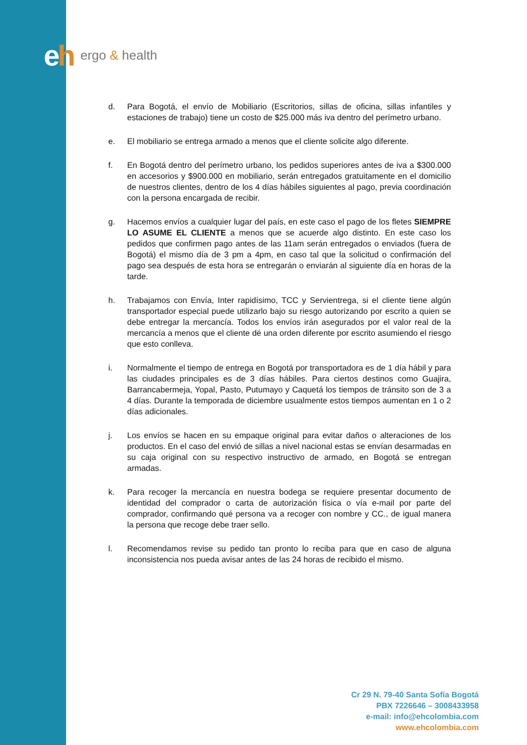eh
ergo & health
d. Para Bogotá, el envío de Mobiliario (Escritorios, sillas de oficina, sillas infantiles y estaciones de trabajo) tiene un costo de $25.000 más iva dentro del perímetro urbano.
e. El mobiliario se entrega armado a menos que el cliente solicite algo diferente.
f. En Bogotá dentro del perímetro urbano, los pedidos superiores antes de iva a $300.000 en accesorios y $900.000 en mobiliario, serán entregados gratuitamente en el domicilio de nuestros clientes, dentro de los 4 días hábiles siguientes al pago, previa coordinación con la persona encargada de recibir.
g. Hacemos envíos a cualquier lugar del país, en este caso el pago de los fletes SIEMPRE LO ASUME EL CLIENTE a menos que se acuerde algo distinto. En este caso los pedidos que confirmen pago antes de las 11am serán entregados o enviados (fuera de Bogotá) el mismo día de 3 pm a 4pm, en caso tal que la solicitud o confirmación del pago sea después de esta hora se entregarán o enviarán al siguiente día en horas de la tarde.
h. Trabajamos con Envía, Inter rapidísimo, TCC y Servientrega, si el cliente tiene algún transportador especial puede utilizarlo bajo su riesgo autorizando por escrito a quien se debe entregar la mercancía. Todos los envíos irán asegurados por el valor real de la mercancía a menos que el cliente dé una orden diferente por escrito asumiendo el riesgo que esto conlleva.
i. Normalmente el tiempo de entrega en Bogotá por transportadora es de 1 día hábil y para las ciudades principales es de 3 días hábiles. Para ciertos destinos como Guajira, Barrancabermeja, Yopal, Pasto, Putumayo y Caquetá los tiempos de tránsito son de 3 a 4 días. Durante la temporada de diciembre usualmente estos tiempos aumentan en 1 o 2 días adicionales.
j. Los envíos se hacen en su empaque original para evitar daños o alteraciones de los productos. En el caso del envió de sillas a nivel nacional estas se envían desarmadas en su caja original con su respectivo instructivo de armado, en Bogotá se entregan armadas.
k. Para recoger la mercancía en nuestra bodega se requiere presentar documento de identidad del comprador o carta de autorización física o vía e-mail por parte del comprador, confirmando qué persona va a recoger con nombre y CC., de igual manera la persona que recoge debe traer sello.
l. Recomendamos revise su pedido tan pronto lo reciba para que en caso de alguna inconsistencia nos pueda avisar antes de las 24 horas de recibido el mismo.
Cr 29 N. 79-40 Santa Sofía Bogotá
PBX 7226646 – 3008433958
e-mail: info@ehcolombia.com
www.ehcolombia.com